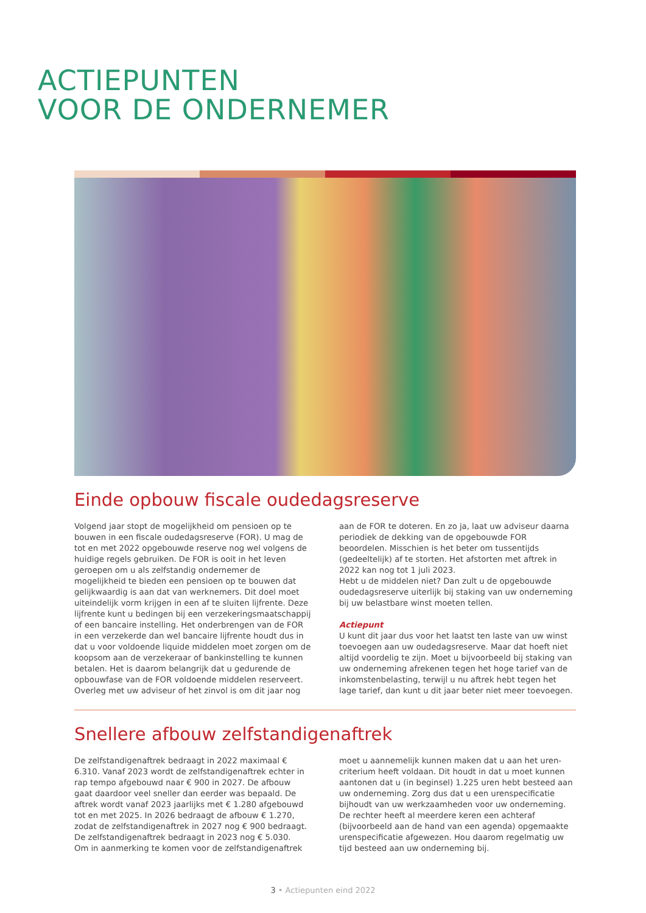ACTIEPUNTEN
VOOR DE ONDERNEMER
Einde opbouw fiscale oudedagsreserve
Volgend jaar stopt de mogelijkheid om pensioen op te bouwen in een fiscale oudedagsreserve (FOR). U mag de tot en met 2022 opgebouwde reserve nog wel volgens de huidige regels gebruiken. De FOR is ooit in het leven geroepen om u als zelfstandig ondernemer de mogelijkheid te bieden een pensioen op te bouwen dat gelijkwaardig is aan dat van werknemers. Dit doel moet uiteindelijk vorm krijgen in een af te sluiten lijfrente. Deze lijfrente kunt u bedingen bij een verzekeringsmaatschappij of een bancaire instelling. Het onderbrengen van de FOR in een verzekerde dan wel bancaire lijfrente houdt dus in dat u voor voldoende liquide middelen moet zorgen om de koopsom aan de verzekeraar of bankinstelling te kunnen betalen. Het is daarom belangrijk dat u gedurende de opbouwfase van de FOR voldoende middelen reserveert. Overleg met uw adviseur of het zinvol is om dit jaar nog
aan de FOR te doteren. En zo ja, laat uw adviseur daarna periodiek de dekking van de opgebouwde FOR beoordelen. Misschien is het beter om tussentijds (gedeeltelijk) af te storten. Het afstorten met aftrek in 2022 kan nog tot 1 juli 2023.
Hebt u de middelen niet? Dan zult u de opgebouwde oudedagsreserve uiterlijk bij staking van uw onderneming bij uw belastbare winst moeten tellen.
Actiepunt
U kunt dit jaar dus voor het laatst ten laste van uw winst toevoegen aan uw oudedagsreserve. Maar dat hoeft niet altijd voordelig te zijn. Moet u bijvoorbeeld bij staking van uw onderneming afrekenen tegen het hoge tarief van de inkomstenbelasting, terwijl u nu aftrek hebt tegen het lage tarief, dan kunt u dit jaar beter niet meer toevoegen.
Snellere afbouw zelfstandigenaftrek
De zelfstandigenaftrek bedraagt in 2022 maximaal € 6.310. Vanaf 2023 wordt de zelfstandigenaftrek echter in rap tempo afgebouwd naar € 900 in 2027. De afbouw gaat daardoor veel sneller dan eerder was bepaald. De aftrek wordt vanaf 2023 jaarlijks met € 1.280 afgebouwd tot en met 2025. In 2026 bedraagt de afbouw € 1.270, zodat de zelfstandigenaftrek in 2027 nog € 900 bedraagt.
De zelfstandigenaftrek bedraagt in 2023 nog € 5.030.
Om in aanmerking te komen voor de zelfstandigenaftrek
moet u aannemelijk kunnen maken dat u aan het uren-criterium heeft voldaan. Dit houdt in dat u moet kunnen aantonen dat u (in beginsel) 1.225 uren hebt besteed aan uw onderneming. Zorg dus dat u een urenspecificatie bijhoudt van uw werkzaamheden voor uw onderneming. De rechter heeft al meerdere keren een achteraf (bijvoorbeeld aan de hand van een agenda) opgemaakte urenspecificatie afgewezen. Hou daarom regelmatig uw tijd besteed aan uw onderneming bij.
3 • Actiepunten eind 2022